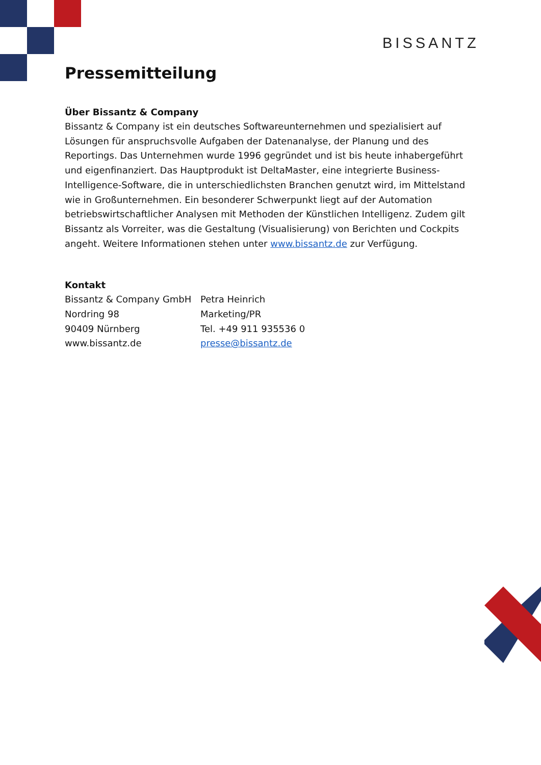BISSANTZ
Pressemitteilung
Über Bissantz & Company
Bissantz & Company ist ein deutsches Softwareunternehmen und spezialisiert auf Lösungen für anspruchsvolle Aufgaben der Datenanalyse, der Planung und des Reportings. Das Unternehmen wurde 1996 gegründet und ist bis heute inhabergeführt und eigenfinanziert. Das Hauptprodukt ist DeltaMaster, eine integrierte Business-Intelligence-Software, die in unterschiedlichsten Branchen genutzt wird, im Mittelstand wie in Großunternehmen. Ein besonderer Schwerpunkt liegt auf der Automation betriebswirtschaftlicher Analysen mit Methoden der Künstlichen Intelligenz. Zudem gilt Bissantz als Vorreiter, was die Gestaltung (Visualisierung) von Berichten und Cockpits angeht. Weitere Informationen stehen unter www.bissantz.de zur Verfügung.
Kontakt
Bissantz & Company GmbH
Nordring 98
90409 Nürnberg
www.bissantz.de
Petra Heinrich
Marketing/PR
Tel. +49 911 935536 0
presse@bissantz.de